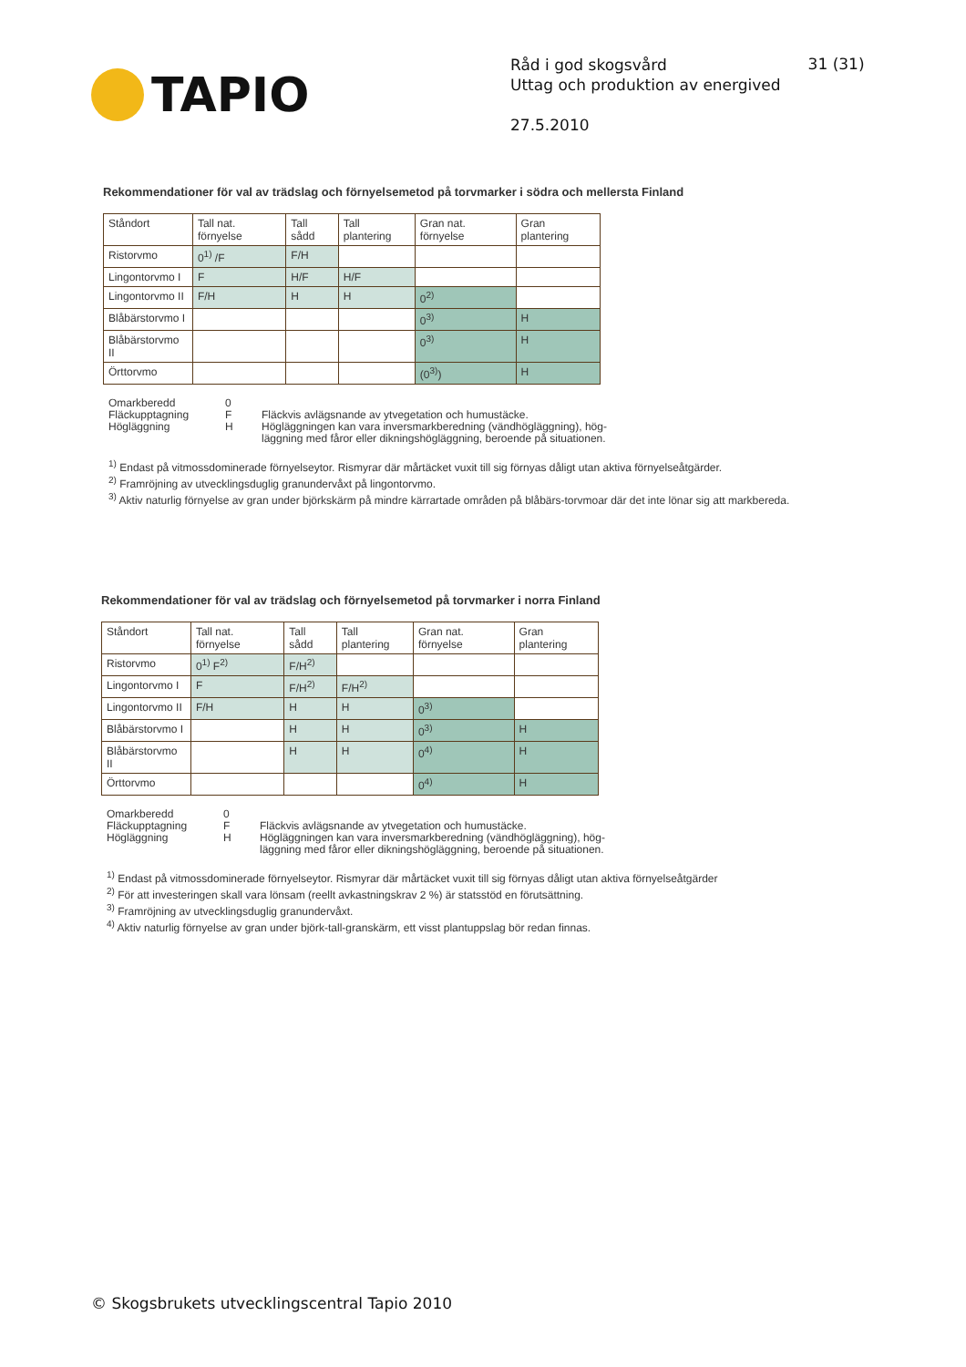TAPIO
Råd i god skogsvård
Uttag och produktion av energived
27.5.2010
31 (31)
Rekommendationer för val av trädslag och förnyelsemetod på torvmarker i södra och mellersta Finland
| Ståndort | Tall nat. förnyelse | Tall sådd | Tall plantering | Gran nat. förnyelse | Gran plantering |
| --- | --- | --- | --- | --- | --- |
| Ristorvmo | 0<sup>1)</sup> /F | F/H | | | |
| Lingontorvmo I | F | H/F | H/F | | |
| Lingontorvmo II | F/H | H | H | 0<sup>2)</sup> | |
| Blåbärstorvmo I | | | | 0<sup>3)</sup> | H |
| Blåbärstorvmo II | | | | 0<sup>3)</sup> | H |
| Örttorvmo | | | | (0<sup>3)</sup>) | H |
Omarkberedd
Fläckupptagning
Högläggning
0
F
H
Fläckvis avlägsnande av ytvegetation och humustäcke.
Högläggningen kan vara inversmarkberedning (vändhögläggning), hög-
läggning med fåror eller dikningshögläggning, beroende på situationen.
<sup>1)</sup> Endast på vitmossdominerade förnyelseytor. Rismyrar där mårtäcket vuxit till sig förnyas dåligt utan aktiva förnyelseåtgärder.
<sup>2)</sup> Framröjning av utvecklingsduglig granundervåxt på lingontorvmo.
<sup>3)</sup> Aktiv naturlig förnyelse av gran under björkskärm på mindre kärrartade områden på blåbärs-torvmoar där det inte lönar sig att markbereda.
Rekommendationer för val av trädslag och förnyelsemetod på torvmarker i norra Finland
| Ståndort | Tall nat. förnyelse | Tall sådd | Tall plantering | Gran nat. förnyelse | Gran plantering |
| --- | --- | --- | --- | --- | --- |
| Ristorvmo | 0<sup>1)</sup> F<sup>2)</sup> | F/H<sup>2)</sup> | | | |
| Lingontorvmo I | F | F/H<sup>2)</sup> | F/H<sup>2)</sup> | | |
| Lingontorvmo II | F/H | H | H | 0<sup>3)</sup> | |
| Blåbärstorvmo I | | H | H | 0<sup>3)</sup> | H |
| Blåbärstorvmo II | | H | H | 0<sup>4)</sup> | H |
| Örttorvmo | | | | 0<sup>4)</sup> | H |
Omarkberedd
Fläckupptagning
Högläggning
0
F
H
Fläckvis avlägsnande av ytvegetation och humustäcke.
Högläggningen kan vara inversmarkberedning (vändhögläggning), hög-
läggning med fåror eller dikningshögläggning, beroende på situationen.
<sup>1)</sup> Endast på vitmossdominerade förnyelseytor. Rismyrar där mårtäcket vuxit till sig förnyas dåligt utan aktiva förnyelseåtgärder
<sup>2)</sup> För att investeringen skall vara lönsam (reellt avkastningskrav 2 %) är statsstöd en förutsättning.
<sup>3)</sup> Framröjning av utvecklingsduglig granundervåxt.
<sup>4)</sup> Aktiv naturlig förnyelse av gran under björk-tall-granskärm, ett visst plantuppslag bör redan finnas.
© Skogsbrukets utvecklingscentral Tapio 2010